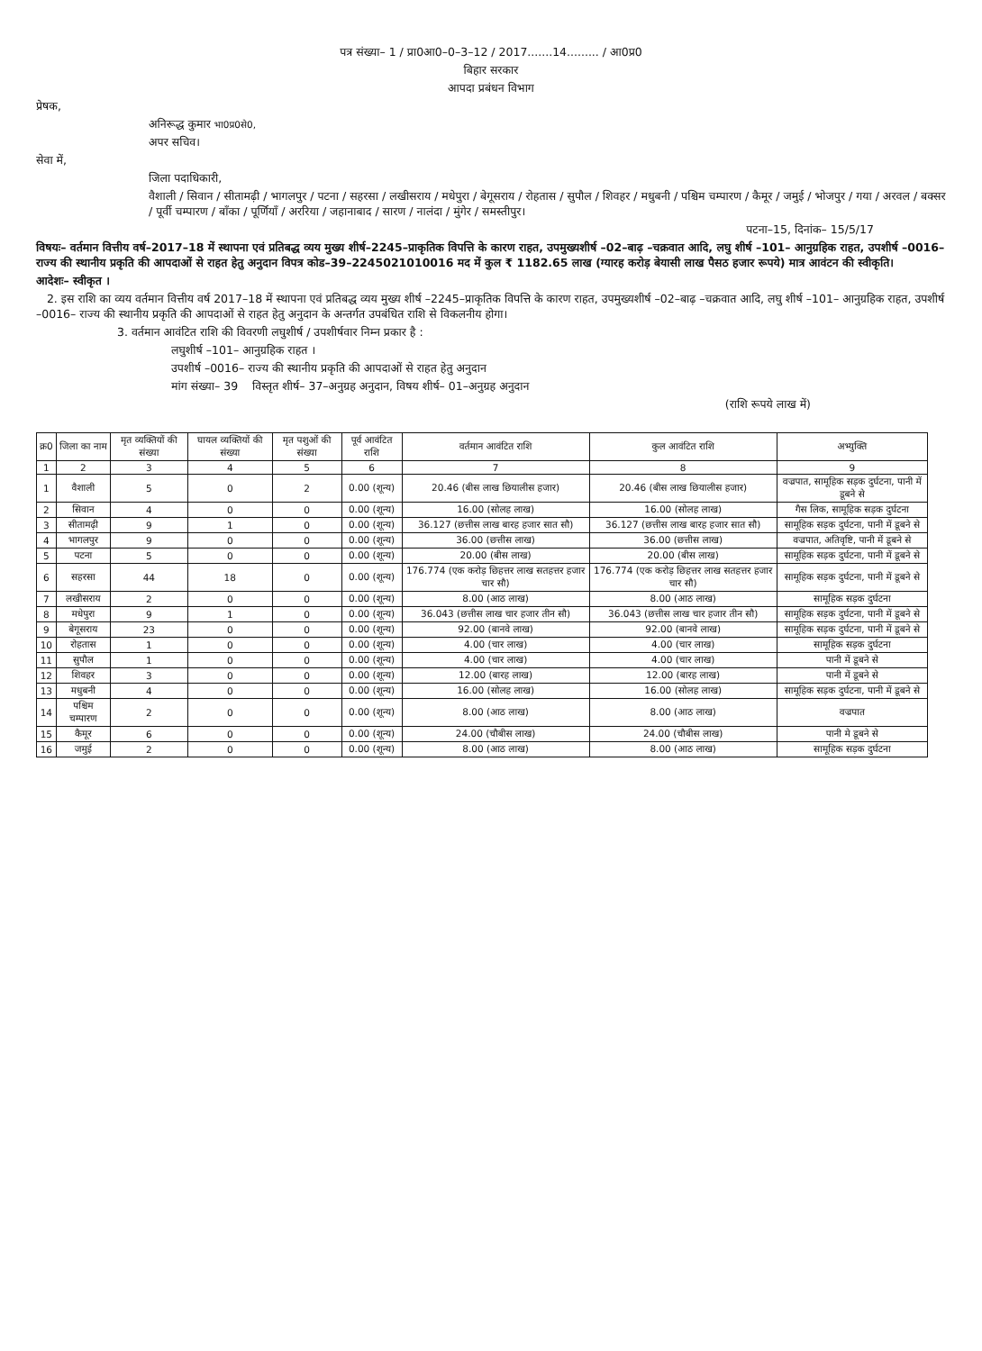पत्र संख्या– 1 / प्रा0आ0–0–3–12 / 2017.......14......... / आ0प्र0
बिहार सरकार
आपदा प्रबंधन विभाग
प्रेषक,
अनिरूद्ध कुमार भा0प्र0से0,
अपर सचिव।
सेवा में,
जिला पदाधिकारी,
वैशाली / सिवान / सीतामढ़ी / भागलपुर / पटना / सहरसा / लखीसराय / मधेपुरा / बेगूसराय / रोहतास / सुपौल / शिवहर / मधुबनी / पश्चिम चम्पारण / कैमूर / जमुई / भोजपुर / गया / अरवल / बक्सर / पूर्वी चम्पारण / बाँका / पूर्णियाँ / अररिया / जहानाबाद / सारण / नालंदा / मुंगेर / समस्तीपुर।
पटना–15, दिनांक– 15/5/17
विषयः– वर्तमान वित्तीय वर्ष–2017–18 में स्थापना एवं प्रतिबद्ध व्यय मुख्य शीर्ष–2245–प्राकृतिक विपत्ति के कारण राहत, उपमुख्यशीर्ष –02–बाढ़ –चक्रवात आदि, लघु शीर्ष –101– आनुग्रहिक राहत, उपशीर्ष –0016– राज्य की स्थानीय प्रकृति की आपदाओं से राहत हेतु अनुदान विपत्र कोड–39–2245021010016 मद में कुल ₹ 1182.65 लाख (ग्यारह करोड़ बेयासी लाख पैसठ हजार रूपये) मात्र आवंटन की स्वीकृति।
आदेशः– स्वीकृत ।
2. इस राशि का व्यय वर्तमान वित्तीय वर्ष 2017–18 में स्थापना एवं प्रतिबद्ध व्यय मुख्य शीर्ष –2245–प्राकृतिक विपत्ति के कारण राहत, उपमुख्यशीर्ष –02–बाढ़ –चक्रवात आदि, लघु शीर्ष –101– आनुग्रहिक राहत, उपशीर्ष –0016– राज्य की स्थानीय प्रकृति की आपदाओं से राहत हेतु अनुदान के अन्तर्गत उपबंधित राशि से विकलनीय होगा।
3. वर्तमान आवंटित राशि की विवरणी लघुशीर्ष / उपशीर्षवार निम्न प्रकार है :
लघुशीर्ष –101– आनुग्रहिक राहत ।
उपशीर्ष –0016– राज्य की स्थानीय प्रकृति की आपदाओं से राहत हेतु अनुदान
मांग संख्या– 39 विस्तृत शीर्ष– 37–अनुग्रह अनुदान, विषय शीर्ष– 01–अनुग्रह अनुदान
(राशि रूपये लाख में)
| क्र0 | जिला का नाम | मृत व्यक्तियों की संख्या | घायल व्यक्तियों की संख्या | मृत पशुओं की संख्या | पूर्व आवंटित राशि | वर्तमान आवंटित राशि | कुल आवंटित राशि | अभ्युक्ति |
| --- | --- | --- | --- | --- | --- | --- | --- | --- |
| 1 | 2 | 3 | 4 | 5 | 6 | 7 | 8 | 9 |
| 1 | वैशाली | 5 | 0 | 2 | 0.00 (शून्य) | 20.46 (बीस लाख छियालीस हजार) | 20.46 (बीस लाख छियालीस हजार) | वज्रपात, सामूहिक सड़क दुर्घटना, पानी में डूबने से |
| 2 | सिवान | 4 | 0 | 0 | 0.00 (शून्य) | 16.00 (सोलह लाख) | 16.00 (सोलह लाख) | गैस लिक, सामूहिक सड़क दुर्घटना |
| 3 | सीतामढ़ी | 9 | 1 | 0 | 0.00 (शून्य) | 36.127 (छत्तीस लाख बारह हजार सात सौ) | 36.127 (छत्तीस लाख बारह हजार सात सौ) | सामूहिक सड़क दुर्घटना, पानी में डूबने से |
| 4 | भागलपुर | 9 | 0 | 0 | 0.00 (शून्य) | 36.00 (छत्तीस लाख) | 36.00 (छत्तीस लाख) | वज्रपात, अतिवृष्टि, पानी में डूबने से |
| 5 | पटना | 5 | 0 | 0 | 0.00 (शून्य) | 20.00 (बीस लाख) | 20.00 (बीस लाख) | सामूहिक सड़क दुर्घटना, पानी में डूबने से |
| 6 | सहरसा | 44 | 18 | 0 | 0.00 (शून्य) | 176.774 (एक करोड़ छिहत्तर लाख सतहत्तर हजार चार सौ) | 176.774 (एक करोड़ छिहत्तर लाख सतहत्तर हजार चार सौ) | सामूहिक सड़क दुर्घटना, पानी में डूबने से |
| 7 | लखीसराय | 2 | 0 | 0 | 0.00 (शून्य) | 8.00 (आठ लाख) | 8.00 (आठ लाख) | सामूहिक सड़क दुर्घटना |
| 8 | मधेपुरा | 9 | 1 | 0 | 0.00 (शून्य) | 36.043 (छत्तीस लाख चार हजार तीन सौ) | 36.043 (छत्तीस लाख चार हजार तीन सौ) | सामूहिक सड़क दुर्घटना, पानी में डूबने से |
| 9 | बेगूसराय | 23 | 0 | 0 | 0.00 (शून्य) | 92.00 (बानवे लाख) | 92.00 (बानवे लाख) | सामूहिक सड़क दुर्घटना, पानी में डूबने से |
| 10 | रोहतास | 1 | 0 | 0 | 0.00 (शून्य) | 4.00 (चार लाख) | 4.00 (चार लाख) | सामूहिक सड़क दुर्घटना |
| 11 | सुपौल | 1 | 0 | 0 | 0.00 (शून्य) | 4.00 (चार लाख) | 4.00 (चार लाख) | पानी में डूबने से |
| 12 | शिवहर | 3 | 0 | 0 | 0.00 (शून्य) | 12.00 (बारह लाख) | 12.00 (बारह लाख) | पानी में डूबने से |
| 13 | मधुबनी | 4 | 0 | 0 | 0.00 (शून्य) | 16.00 (सोलह लाख) | 16.00 (सोलह लाख) | सामूहिक सड़क दुर्घटना, पानी में डूबने से |
| 14 | पश्चिम चम्पारण | 2 | 0 | 0 | 0.00 (शून्य) | 8.00 (आठ लाख) | 8.00 (आठ लाख) | वज्रपात |
| 15 | कैमूर | 6 | 0 | 0 | 0.00 (शून्य) | 24.00 (चौबीस लाख) | 24.00 (चौबीस लाख) | पानी मे डूबने से |
| 16 | जमुई | 2 | 0 | 0 | 0.00 (शून्य) | 8.00 (आठ लाख) | 8.00 (आठ लाख) | सामूहिक सड़क दुर्घटना |